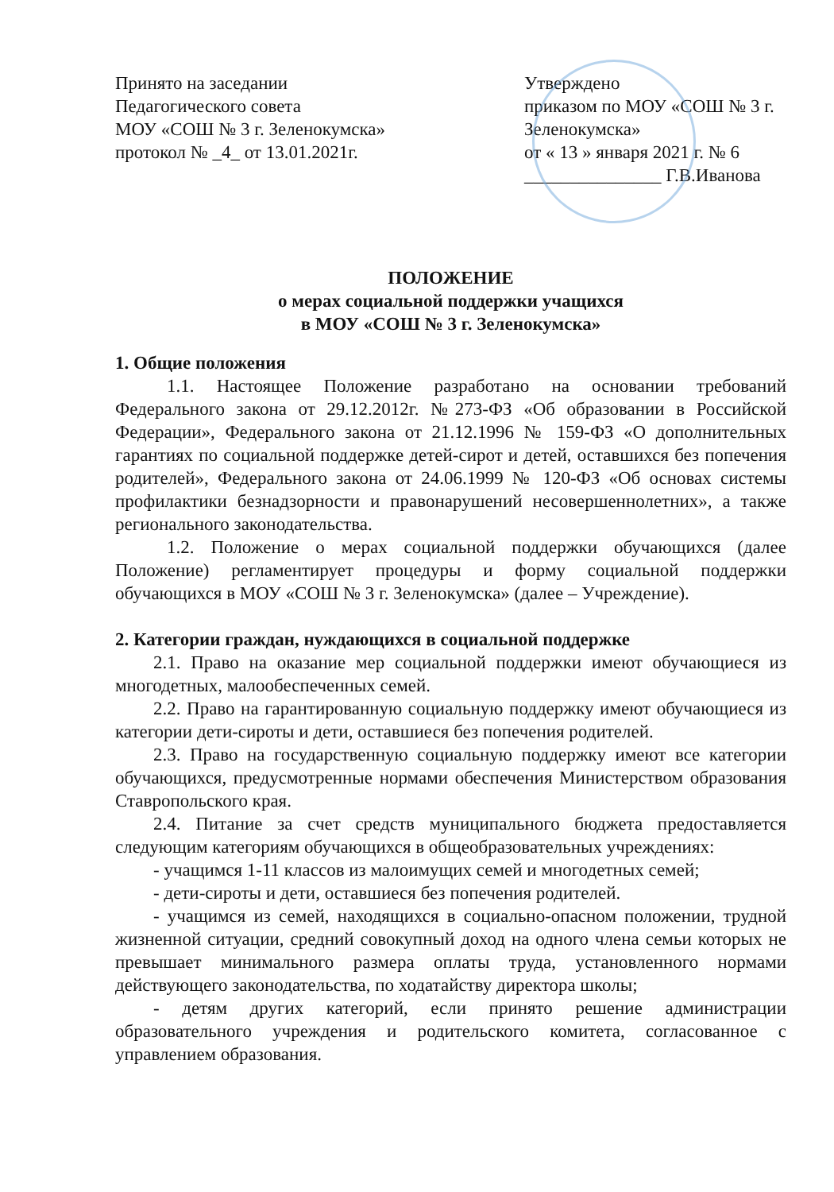Принято на заседании
Педагогического совета
МОУ «СОШ № 3 г. Зеленокумска»
протокол № _4_ от 13.01.2021г.
Утверждено
приказом по МОУ «СОШ № 3 г. Зеленокумска»
от « 13 » января 2021 г. № 6
_______________ Г.В.Иванова
ПОЛОЖЕНИЕ
о мерах социальной поддержки учащихся
в МОУ «СОШ № 3 г. Зеленокумска»
1. Общие положения
1.1. Настоящее Положение разработано на основании требований Федерального закона от 29.12.2012г. №273-ФЗ «Об образовании в Российской Федерации», Федерального закона от 21.12.1996 № 159-ФЗ «О дополнительных гарантиях по социальной поддержке детей-сирот и детей, оставшихся без попечения родителей», Федерального закона от 24.06.1999 № 120-ФЗ «Об основах системы профилактики безнадзорности и правонарушений несовершеннолетних», а также регионального законодательства.
1.2. Положение о мерах социальной поддержки обучающихся (далее Положение) регламентирует процедуры и форму социальной поддержки обучающихся в МОУ «СОШ № 3 г. Зеленокумска» (далее – Учреждение).
2. Категории граждан, нуждающихся в социальной поддержке
2.1. Право на оказание мер социальной поддержки имеют обучающиеся из многодетных, малообеспеченных семей.
2.2. Право на гарантированную социальную поддержку имеют обучающиеся из категории дети-сироты и дети, оставшиеся без попечения родителей.
2.3. Право на государственную социальную поддержку имеют все категории обучающихся, предусмотренные нормами обеспечения Министерством образования Ставропольского края.
2.4. Питание за счет средств муниципального бюджета предоставляется следующим категориям обучающихся в общеобразовательных учреждениях:
- учащимся 1-11 классов из малоимущих семей и многодетных семей;
- дети-сироты и дети, оставшиеся без попечения родителей.
- учащимся из семей, находящихся в социально-опасном положении, трудной жизненной ситуации, средний совокупный доход на одного члена семьи которых не превышает минимального размера оплаты труда, установленного нормами действующего законодательства, по ходатайству директора школы;
- детям других категорий, если принято решение администрации образовательного учреждения и родительского комитета, согласованное с управлением образования.